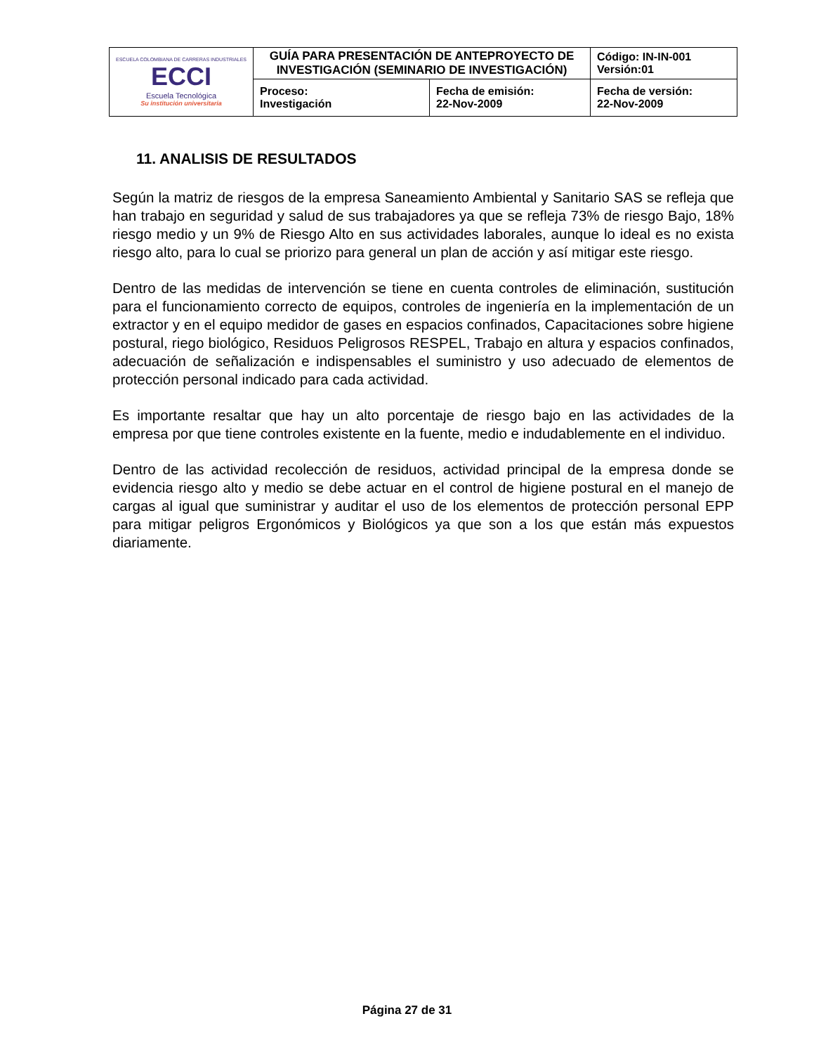| ESCUELA COLOMBIANA DE CARRERAS INDUSTRIALES ECCI Escuela Tecnológica Su institución universitaria | GUÍA PARA PRESENTACIÓN DE ANTEPROYECTO DE INVESTIGACIÓN (SEMINARIO DE INVESTIGACIÓN) | | Código: IN-IN-001 Versión:01 |
| | Proceso: Investigación | Fecha de emisión: 22-Nov-2009 | Fecha de versión: 22-Nov-2009 |
11. ANALISIS DE RESULTADOS
Según la matriz de riesgos de la empresa Saneamiento Ambiental y Sanitario SAS se refleja que han trabajo en seguridad y salud de sus trabajadores ya que se refleja 73% de riesgo Bajo, 18% riesgo medio y un 9% de Riesgo Alto en sus actividades laborales, aunque lo ideal es no exista riesgo alto, para lo cual se priorizo para general un plan de acción y así mitigar este riesgo.
Dentro de las medidas de intervención se tiene en cuenta controles de eliminación, sustitución para el funcionamiento correcto de equipos, controles de ingeniería en la implementación de un extractor y en el equipo medidor de gases en espacios confinados, Capacitaciones sobre higiene postural, riego biológico, Residuos Peligrosos RESPEL, Trabajo en altura y espacios confinados, adecuación de señalización e indispensables el suministro y uso adecuado de elementos de protección personal indicado para cada actividad.
Es importante resaltar que hay un alto porcentaje de riesgo bajo en las actividades de la empresa por que tiene controles existente en la fuente, medio e indudablemente en el individuo.
Dentro de las actividad recolección de residuos, actividad principal de la empresa donde se evidencia riesgo alto y medio se debe actuar en el control de higiene postural en el manejo de cargas al igual que suministrar y auditar el uso de los elementos de protección personal EPP para mitigar peligros Ergonómicos y Biológicos ya que son a los que están más expuestos diariamente.
Página 27 de 31